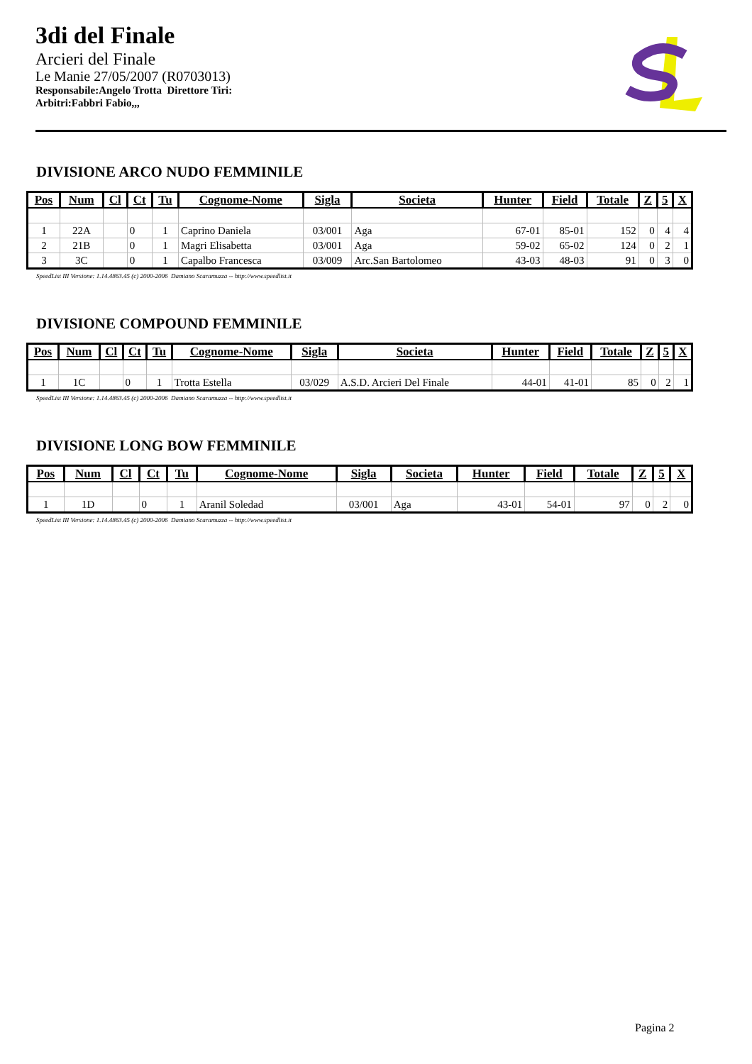3di del Finale
Arcieri del Finale
Le Manie 27/05/2007 (R0703013)
Responsabile:Angelo Trotta Direttore Tiri:
Arbitri:Fabbri Fabio,,,
DIVISIONE ARCO NUDO FEMMINILE
| Pos | Num | Cl | Ct | Tu | Cognome-Nome | Sigla | Societa | Hunter | Field | Totale | Z | 5 | X |
| --- | --- | --- | --- | --- | --- | --- | --- | --- | --- | --- | --- | --- | --- |
| 1 | 22A | | 0 | 1 | Caprino Daniela | 03/001 | Aga | 67-01 | 85-01 | 152 | 0 | 4 | 4 |
| 2 | 21B | | 0 | 1 | Magri Elisabetta | 03/001 | Aga | 59-02 | 65-02 | 124 | 0 | 2 | 1 |
| 3 | 3C | | 0 | 1 | Capalbo Francesca | 03/009 | Arc.San Bartolomeo | 43-03 | 48-03 | 91 | 0 | 3 | 0 |
SpeedList III Versione: 1.14.4863.45 (c) 2000-2006 Damiano Scaramuzza -- http://www.speedlist.it
DIVISIONE COMPOUND FEMMINILE
| Pos | Num | Cl | Ct | Tu | Cognome-Nome | Sigla | Societa | Hunter | Field | Totale | Z | 5 | X |
| --- | --- | --- | --- | --- | --- | --- | --- | --- | --- | --- | --- | --- | --- |
| 1 | 1C | | 0 | 1 | Trotta Estella | 03/029 | A.S.D. Arcieri Del Finale | 44-01 | 41-01 | 85 | 0 | 2 | 1 |
SpeedList III Versione: 1.14.4863.45 (c) 2000-2006 Damiano Scaramuzza -- http://www.speedlist.it
DIVISIONE LONG BOW FEMMINILE
| Pos | Num | Cl | Ct | Tu | Cognome-Nome | Sigla | Societa | Hunter | Field | Totale | Z | 5 | X |
| --- | --- | --- | --- | --- | --- | --- | --- | --- | --- | --- | --- | --- | --- |
| 1 | 1D | | 0 | 1 | Aranil Soledad | 03/001 | Aga | 43-01 | 54-01 | 97 | 0 | 2 | 0 |
SpeedList III Versione: 1.14.4863.45 (c) 2000-2006 Damiano Scaramuzza -- http://www.speedlist.it
Pagina 2